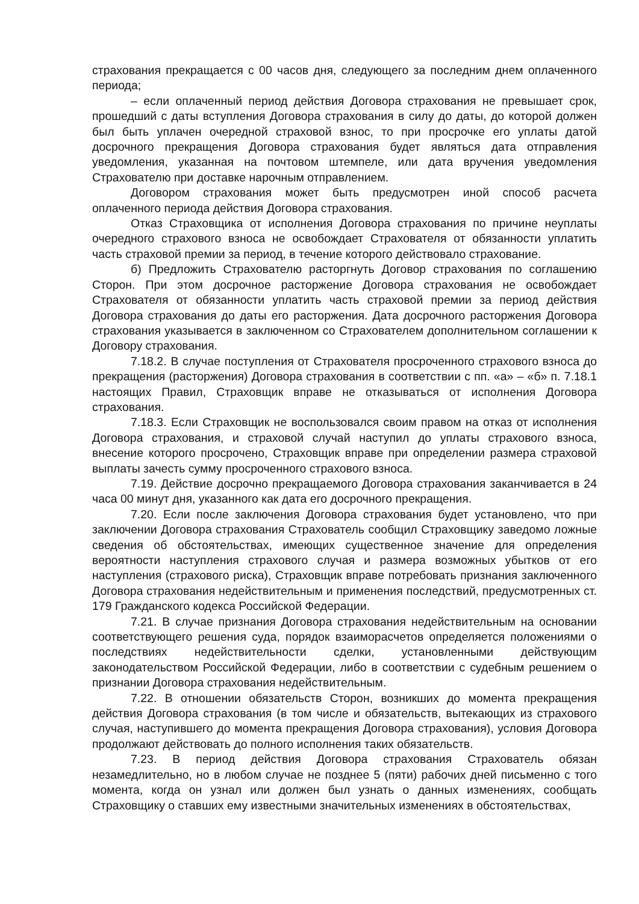страхования прекращается с 00 часов дня, следующего за последним днем оплаченного периода;
– если оплаченный период действия Договора страхования не превышает срок, прошедший с даты вступления Договора страхования в силу до даты, до которой должен был быть уплачен очередной страховой взнос, то при просрочке его уплаты датой досрочного прекращения Договора страхования будет являться дата отправления уведомления, указанная на почтовом штемпеле, или дата вручения уведомления Страхователю при доставке нарочным отправлением.
Договором страхования может быть предусмотрен иной способ расчета оплаченного периода действия Договора страхования.
Отказ Страховщика от исполнения Договора страхования по причине неуплаты очередного страхового взноса не освобождает Страхователя от обязанности уплатить часть страховой премии за период, в течение которого действовало страхование.
б) Предложить Страхователю расторгнуть Договор страхования по соглашению Сторон. При этом досрочное расторжение Договора страхования не освобождает Страхователя от обязанности уплатить часть страховой премии за период действия Договора страхования до даты его расторжения. Дата досрочного расторжения Договора страхования указывается в заключенном со Страхователем дополнительном соглашении к Договору страхования.
7.18.2. В случае поступления от Страхователя просроченного страхового взноса до прекращения (расторжения) Договора страхования в соответствии с пп. «а» – «б» п. 7.18.1 настоящих Правил, Страховщик вправе не отказываться от исполнения Договора страхования.
7.18.3. Если Страховщик не воспользовался своим правом на отказ от исполнения Договора страхования, и страховой случай наступил до уплаты страхового взноса, внесение которого просрочено, Страховщик вправе при определении размера страховой выплаты зачесть сумму просроченного страхового взноса.
7.19. Действие досрочно прекращаемого Договора страхования заканчивается в 24 часа 00 минут дня, указанного как дата его досрочного прекращения.
7.20. Если после заключения Договора страхования будет установлено, что при заключении Договора страхования Страхователь сообщил Страховщику заведомо ложные сведения об обстоятельствах, имеющих существенное значение для определения вероятности наступления страхового случая и размера возможных убытков от его наступления (страхового риска), Страховщик вправе потребовать признания заключенного Договора страхования недействительным и применения последствий, предусмотренных ст. 179 Гражданского кодекса Российской Федерации.
7.21. В случае признания Договора страхования недействительным на основании соответствующего решения суда, порядок взаиморасчетов определяется положениями о последствиях недействительности сделки, установленными действующим законодательством Российской Федерации, либо в соответствии с судебным решением о признании Договора страхования недействительным.
7.22. В отношении обязательств Сторон, возникших до момента прекращения действия Договора страхования (в том числе и обязательств, вытекающих из страхового случая, наступившего до момента прекращения Договора страхования), условия Договора продолжают действовать до полного исполнения таких обязательств.
7.23. В период действия Договора страхования Страхователь обязан незамедлительно, но в любом случае не позднее 5 (пяти) рабочих дней письменно с того момента, когда он узнал или должен был узнать о данных изменениях, сообщать Страховщику о ставших ему известными значительных изменениях в обстоятельствах,